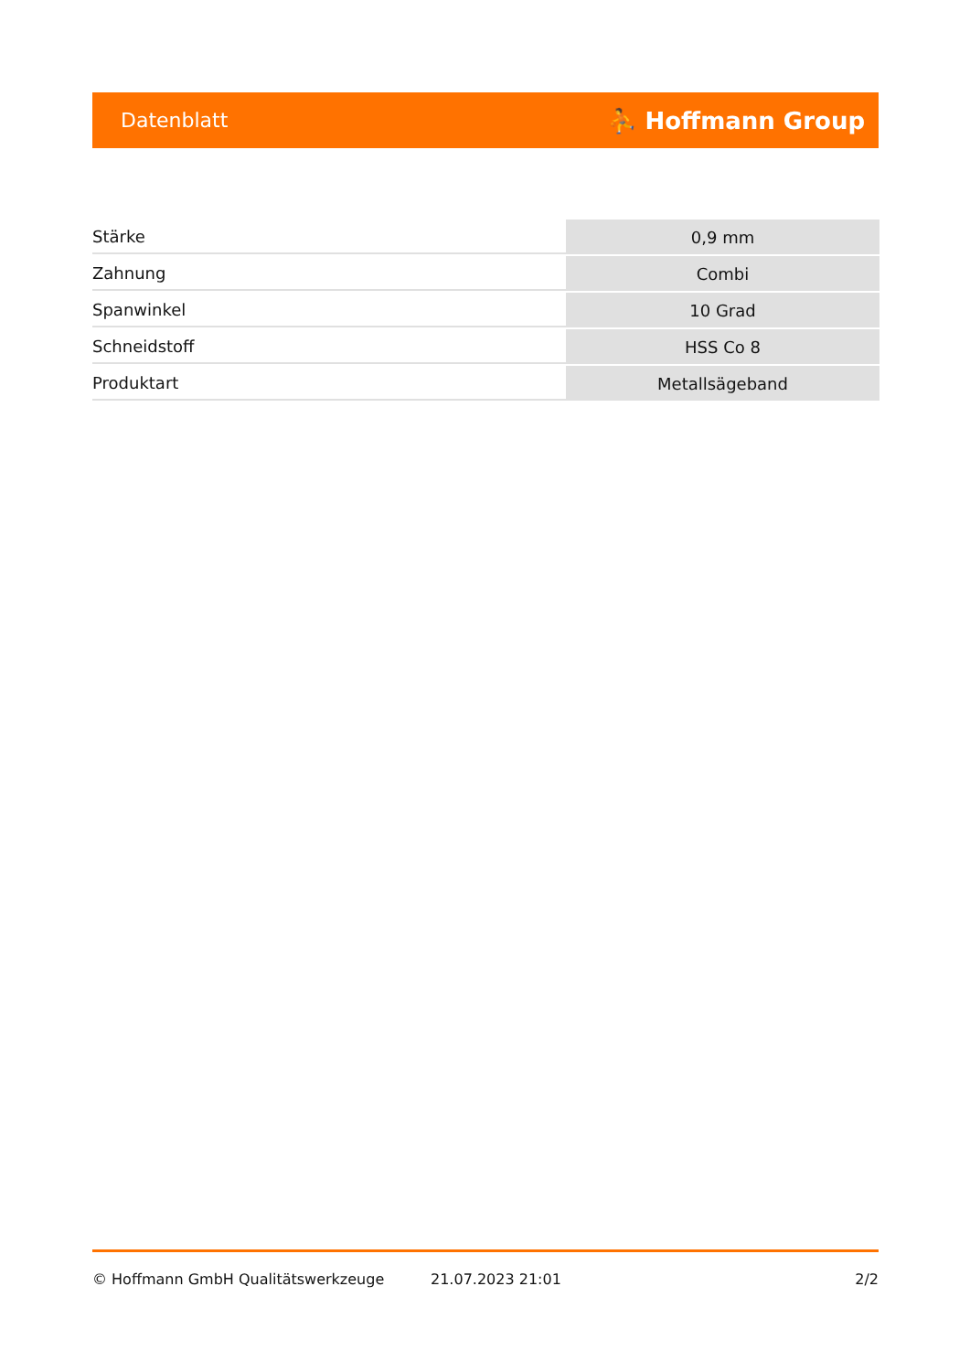Datenblatt ⛹ Hoffmann Group
| Stärke | 0,9 mm |
| Zahnung | Combi |
| Spanwinkel | 10 Grad |
| Schneidstoff | HSS Co 8 |
| Produktart | Metallsägeband |
© Hoffmann GmbH Qualitätswerkzeuge 21.07.2023 21:01 2/2